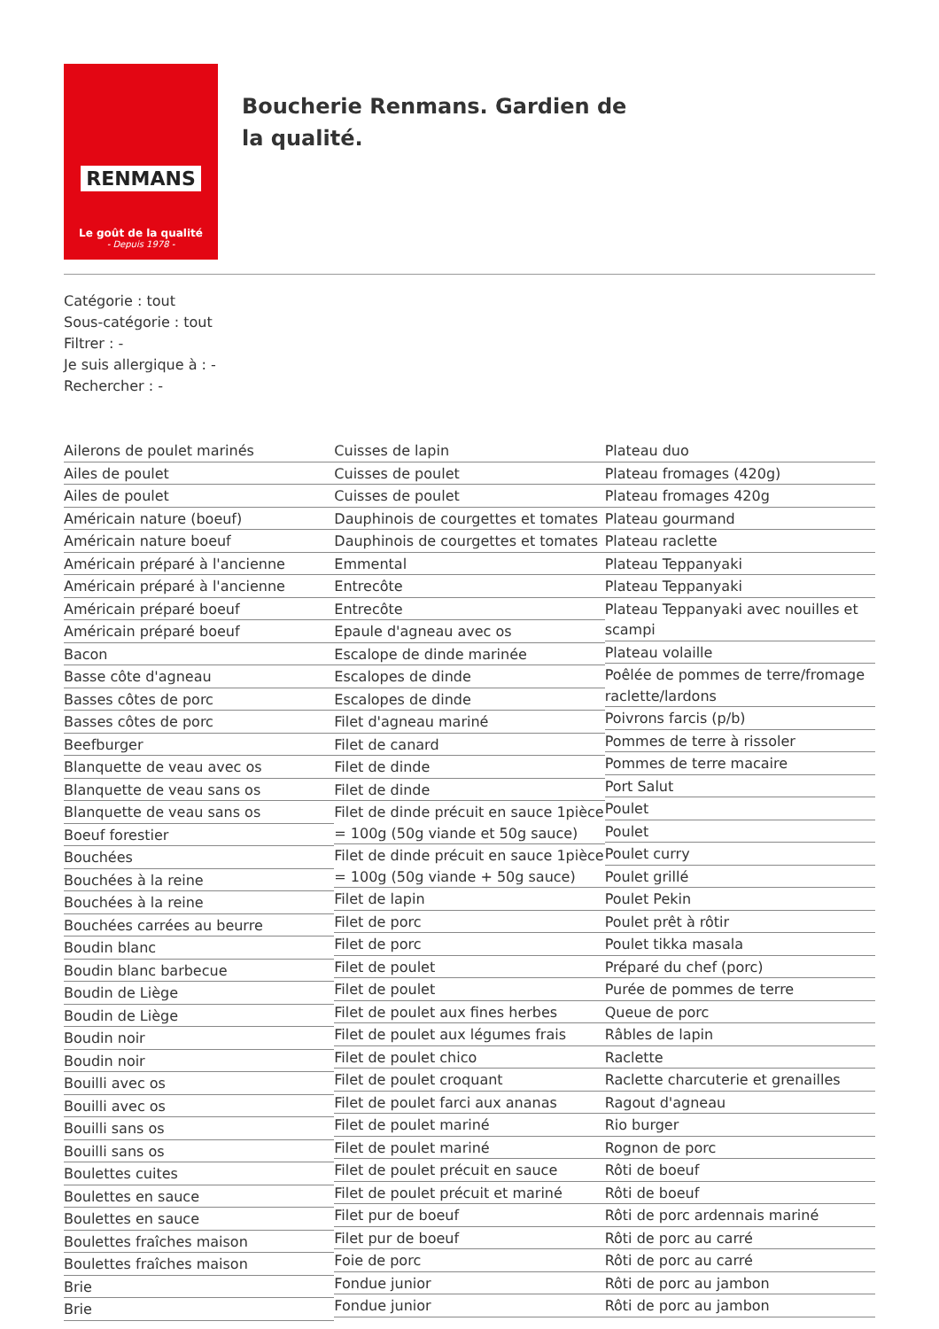RENMANS
Le goût de la qualité
- Depuis 1978 -
Boucherie Renmans. Gardien de la qualité.
Catégorie : tout
Sous-catégorie : tout
Filtrer : -
Je suis allergique à : -
Rechercher : -
Ailerons de poulet marinés
Ailes de poulet
Ailes de poulet
Américain nature (boeuf)
Américain nature boeuf
Américain préparé à l'ancienne
Américain préparé à l'ancienne
Américain préparé boeuf
Américain préparé boeuf
Bacon
Basse côte d'agneau
Basses côtes de porc
Basses côtes de porc
Beefburger
Blanquette de veau avec os
Blanquette de veau sans os
Blanquette de veau sans os
Boeuf forestier
Bouchées
Bouchées à la reine
Bouchées à la reine
Bouchées carrées au beurre
Boudin blanc
Boudin blanc barbecue
Boudin de Liège
Boudin de Liège
Boudin noir
Boudin noir
Bouilli avec os
Bouilli avec os
Bouilli sans os
Bouilli sans os
Boulettes cuites
Boulettes en sauce
Boulettes en sauce
Boulettes fraîches maison
Boulettes fraîches maison
Brie
Brie
Cuisses de lapin
Cuisses de poulet
Cuisses de poulet
Dauphinois de courgettes et tomates
Dauphinois de courgettes et tomates
Emmental
Entrecôte
Entrecôte
Epaule d'agneau avec os
Escalope de dinde marinée
Escalopes de dinde
Escalopes de dinde
Filet d'agneau mariné
Filet de canard
Filet de dinde
Filet de dinde
Filet de dinde précuit en sauce 1pièce = 100g (50g viande et 50g sauce)
Filet de dinde précuit en sauce 1pièce = 100g (50g viande + 50g sauce)
Filet de lapin
Filet de porc
Filet de porc
Filet de poulet
Filet de poulet
Filet de poulet aux fines herbes
Filet de poulet aux légumes frais
Filet de poulet chico
Filet de poulet croquant
Filet de poulet farci aux ananas
Filet de poulet mariné
Filet de poulet mariné
Filet de poulet précuit en sauce
Filet de poulet précuit et mariné
Filet pur de boeuf
Filet pur de boeuf
Foie de porc
Fondue junior
Fondue junior
Plateau duo
Plateau fromages (420g)
Plateau fromages 420g
Plateau gourmand
Plateau raclette
Plateau Teppanyaki
Plateau Teppanyaki
Plateau Teppanyaki avec nouilles et scampi
Plateau volaille
Poêlée de pommes de terre/fromage raclette/lardons
Poivrons farcis (p/b)
Pommes de terre à rissoler
Pommes de terre macaire
Port Salut
Poulet
Poulet
Poulet curry
Poulet grillé
Poulet Pekin
Poulet prêt à rôtir
Poulet tikka masala
Préparé du chef (porc)
Purée de pommes de terre
Queue de porc
Râbles de lapin
Raclette
Raclette charcuterie et grenailles
Ragout d'agneau
Rio burger
Rognon de porc
Rôti de boeuf
Rôti de boeuf
Rôti de porc ardennais mariné
Rôti de porc au carré
Rôti de porc au carré
Rôti de porc au jambon
Rôti de porc au jambon